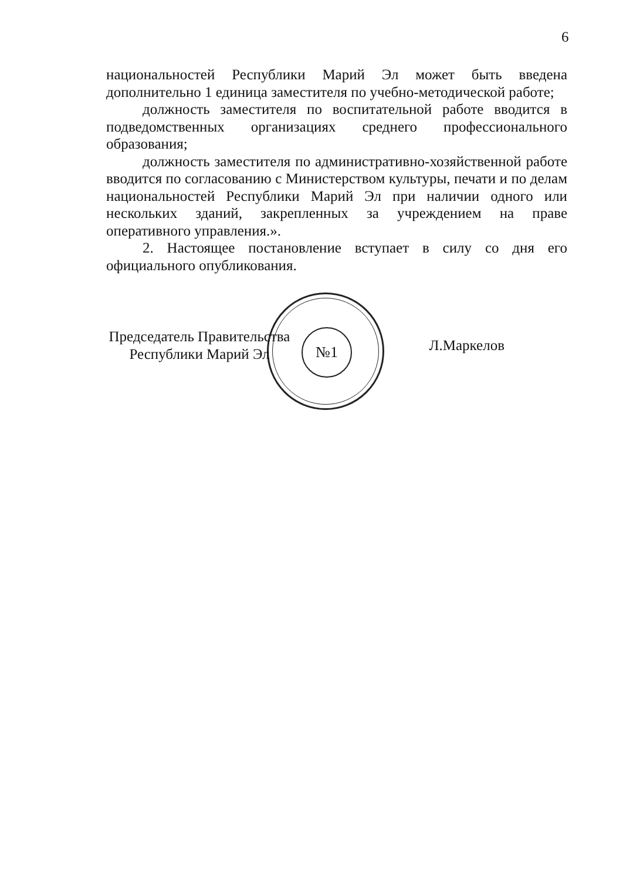6
национальностей Республики Марий Эл может быть введена дополнительно 1 единица заместителя по учебно-методической работе;
должность заместителя по воспитательной работе вводится в подведомственных организациях среднего профессионального образования;
должность заместителя по административно-хозяйственной работе вводится по согласованию с Министерством культуры, печати и по делам национальностей Республики Марий Эл при наличии одного или нескольких зданий, закрепленных за учреждением на праве оперативного управления.».
2. Настоящее постановление вступает в силу со дня его официального опубликования.
№1
Председатель Правительства
Республики Марий Эл
Л.Маркелов